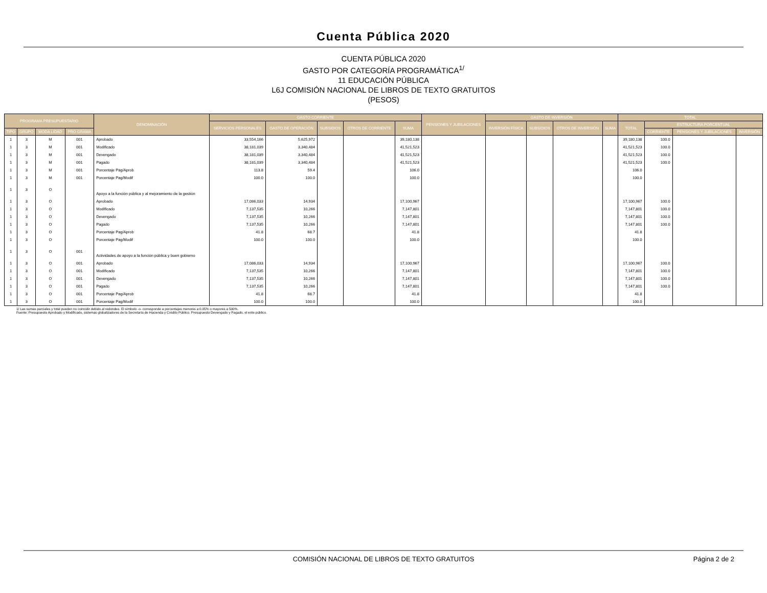Cuenta Pública 2020
CUENTA PÚBLICA 2020
GASTO POR CATEGORÍA PROGRAMÁTICA<sup>1/</sup>
11 EDUCACIÓN PÚBLICA
L6J COMISIÓN NACIONAL DE LIBROS DE TEXTO GRATUITOS
(PESOS)
| PROGRAMA PRESUPUESTARIO | | | | DENOMINACIÓN | GASTO CORRIENTE | | | | | PENSIONES Y JUBILACIONES | GASTO DE INVERSIÓN | | | | TOTAL | | | |
| --- | --- | --- | --- | --- | --- | --- | --- | --- | --- | --- | --- | --- | --- | --- | --- | --- | --- | --- |
| | | | | | SERVICIOS PERSONALES | GASTO DE OPERACIÓN | SUBSIDIOS | OTROS DE CORRIENTE | SUMA | | INVERSIÓN FÍSICA | SUBSIDIOS | OTROS DE INVERSIÓN | SUMA | TOTAL | ESTRUCTURA PORCENTUAL | | |
| TIPO | GRUPO | MODA LIDAD | PRO GRAMA | | | | | | | | | | | | | CORRIENTE | PENSIONES Y JUBILACIONES | INVERSIÓN |
| 1 | 3 | M | 001 | Aprobado | 33,554,166 | 5,625,972 | | | 39,180,138 | | | | | | 39,180,138 | 100.0 | | |
| 1 | 3 | M | 001 | Modificado | 38,181,039 | 3,340,484 | | | 41,521,523 | | | | | | 41,521,523 | 100.0 | | |
| 1 | 3 | M | 001 | Devengado | 38,181,039 | 3,340,484 | | | 41,521,523 | | | | | | 41,521,523 | 100.0 | | |
| 1 | 3 | M | 001 | Pagado | 38,181,039 | 3,340,484 | | | 41,521,523 | | | | | | 41,521,523 | 100.0 | | |
| 1 | 3 | M | 001 | Porcentaje Pag/Aprob | 113.8 | 59.4 | | | 106.0 | | | | | | 106.0 | | | |
| 1 | 3 | M | 001 | Porcentaje Pag/Modif | 100.0 | 100.0 | | | 100.0 | | | | | | 100.0 | | | |
| 1 | 3 | O | | Apoyo a la función pública y al mejoramiento de la gestión | | | | | | | | | | | | | | |
| 1 | 3 | O | | Aprobado | 17,086,033 | 14,934 | | | 17,100,967 | | | | | | 17,100,967 | 100.0 | | |
| 1 | 3 | O | | Modificado | 7,137,535 | 10,266 | | | 7,147,801 | | | | | | 7,147,801 | 100.0 | | |
| 1 | 3 | O | | Devengado | 7,137,535 | 10,266 | | | 7,147,801 | | | | | | 7,147,801 | 100.0 | | |
| 1 | 3 | O | | Pagado | 7,137,535 | 10,266 | | | 7,147,801 | | | | | | 7,147,801 | 100.0 | | |
| 1 | 3 | O | | Porcentaje Pag/Aprob | 41.8 | 68.7 | | | 41.8 | | | | | | 41.8 | | | |
| 1 | 3 | O | | Porcentaje Pag/Modif | 100.0 | 100.0 | | | 100.0 | | | | | | 100.0 | | | |
| 1 | 3 | O | 001 | Actividades de apoyo a la función pública y buen gobierno | | | | | | | | | | | | | | |
| 1 | 3 | O | 001 | Aprobado | 17,086,033 | 14,934 | | | 17,100,967 | | | | | | 17,100,967 | 100.0 | | |
| 1 | 3 | O | 001 | Modificado | 7,137,535 | 10,266 | | | 7,147,801 | | | | | | 7,147,801 | 100.0 | | |
| 1 | 3 | O | 001 | Devengado | 7,137,535 | 10,266 | | | 7,147,801 | | | | | | 7,147,801 | 100.0 | | |
| 1 | 3 | O | 001 | Pagado | 7,137,535 | 10,266 | | | 7,147,801 | | | | | | 7,147,801 | 100.0 | | |
| 1 | 3 | O | 001 | Porcentaje Pag/Aprob | 41.8 | 68.7 | | | 41.8 | | | | | | 41.8 | | | |
| 1 | 3 | O | 001 | Porcentaje Pag/Modif | 100.0 | 100.0 | | | 100.0 | | | | | | 100.0 | | | |
1/ Las sumas parciales y total pueden no coincidir debido al redondeo. El símbolo -o- corresponde a porcentajes menores a 0.05% o mayores a 500%.
Fuente: Presupuesto Aprobado y Modificado, sistemas globalizadores de la Secretaría de Hacienda y Crédito Público. Presupuesto Devengado y Pagado, el ente público.
COMISIÓN NACIONAL DE LIBROS DE TEXTO GRATUITOS Página 2 de 2